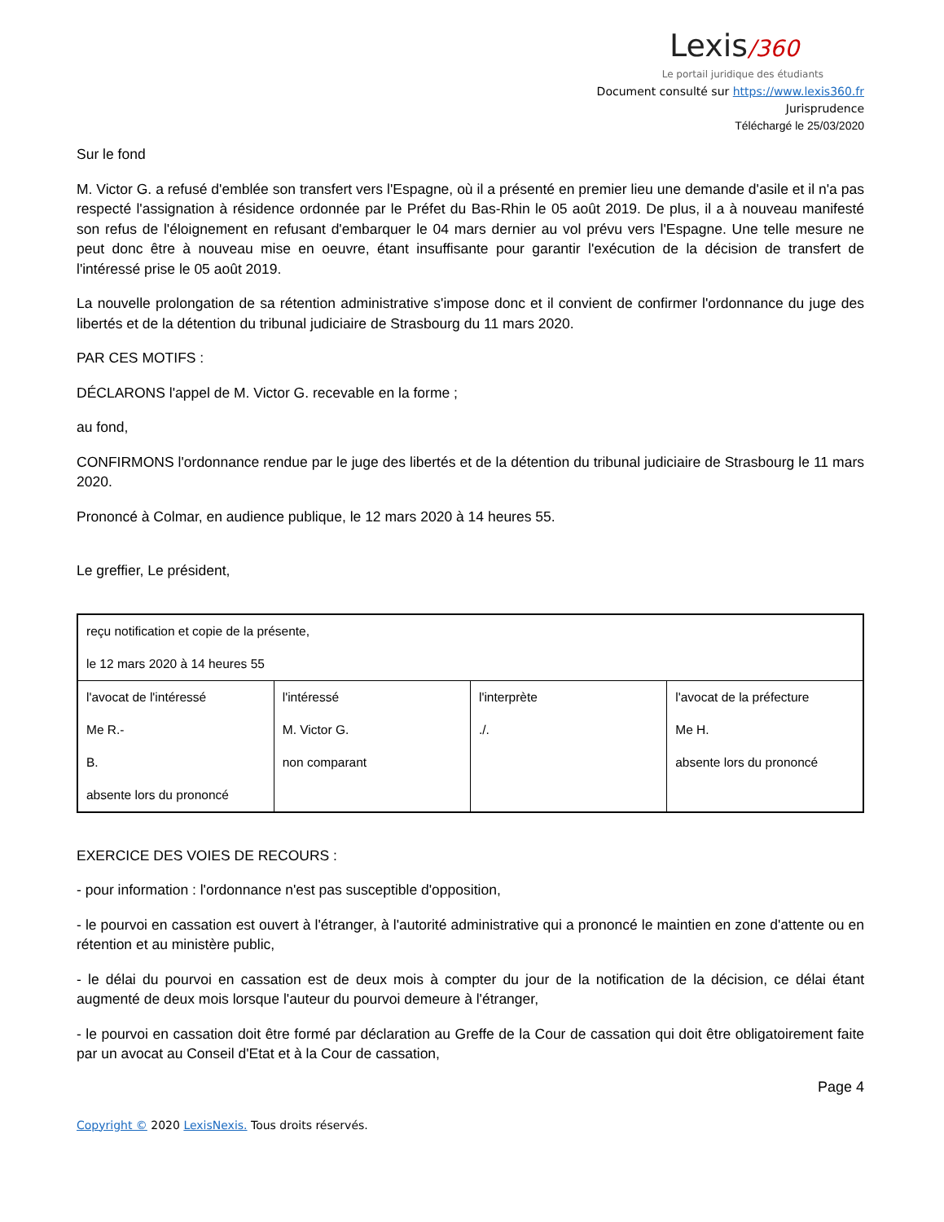Lexis/360
Le portail juridique des étudiants
Document consulté sur https://www.lexis360.fr
Jurisprudence
Téléchargé le 25/03/2020
Sur le fond
M. Victor G. a refusé d'emblée son transfert vers l'Espagne, où il a présenté en premier lieu une demande d'asile et il n'a pas respecté l'assignation à résidence ordonnée par le Préfet du Bas-Rhin le 05 août 2019. De plus, il a à nouveau manifesté son refus de l'éloignement en refusant d'embarquer le 04 mars dernier au vol prévu vers l'Espagne. Une telle mesure ne peut donc être à nouveau mise en oeuvre, étant insuffisante pour garantir l'exécution de la décision de transfert de l'intéressé prise le 05 août 2019.
La nouvelle prolongation de sa rétention administrative s'impose donc et il convient de confirmer l'ordonnance du juge des libertés et de la détention du tribunal judiciaire de Strasbourg du 11 mars 2020.
PAR CES MOTIFS :
DÉCLARONS l'appel de M. Victor G. recevable en la forme ;
au fond,
CONFIRMONS l'ordonnance rendue par le juge des libertés et de la détention du tribunal judiciaire de Strasbourg le 11 mars 2020.
Prononcé à Colmar, en audience publique, le 12 mars 2020 à 14 heures 55.
Le greffier, Le président,
| reçu notification et copie de la présente, le 12 mars 2020 à 14 heures 55 | | | |
| l'avocat de l'intéressé Me R.- B. absente lors du prononcé | l'intéressé M. Victor G. non comparant | l'interprète ./. | l'avocat de la préfecture Me H. absente lors du prononcé |
EXERCICE DES VOIES DE RECOURS :
- pour information : l'ordonnance n'est pas susceptible d'opposition,
- le pourvoi en cassation est ouvert à l'étranger, à l'autorité administrative qui a prononcé le maintien en zone d'attente ou en rétention et au ministère public,
- le délai du pourvoi en cassation est de deux mois à compter du jour de la notification de la décision, ce délai étant augmenté de deux mois lorsque l'auteur du pourvoi demeure à l'étranger,
- le pourvoi en cassation doit être formé par déclaration au Greffe de la Cour de cassation qui doit être obligatoirement faite par un avocat au Conseil d'Etat et à la Cour de cassation,
Page 4
Copyright © 2020 LexisNexis. Tous droits réservés.